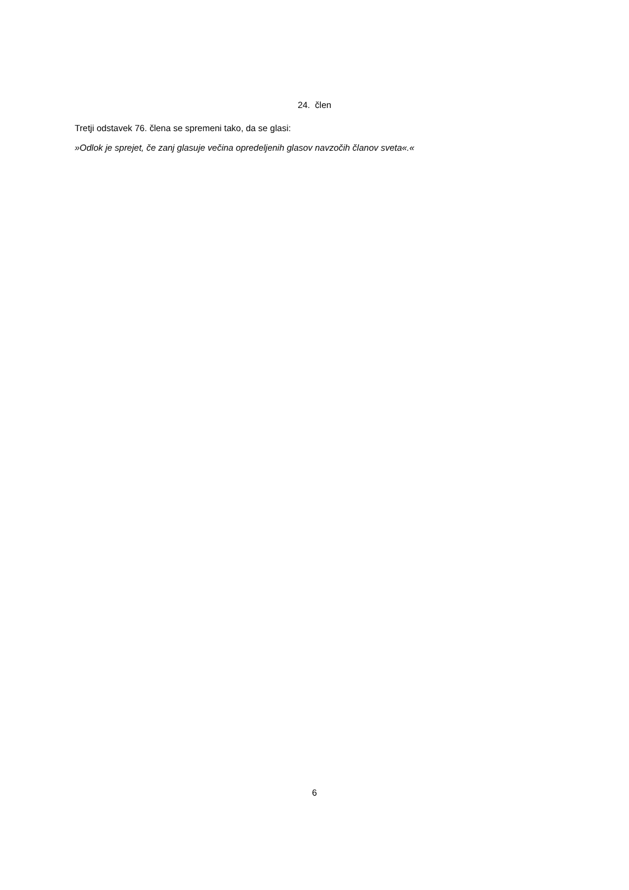24. člen
Tretji odstavek 76. člena se spremeni tako, da se glasi:
»Odlok je sprejet, če zanj glasuje večina opredeljenih glasov navzočih članov sveta«.«
6